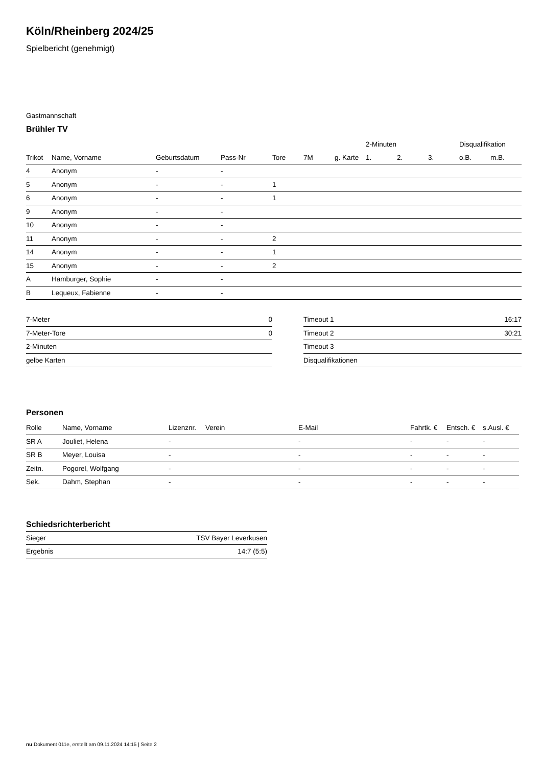Köln/Rheinberg 2024/25
Spielbericht (genehmigt)
Gastmannschaft
Brühler TV
| | | | | | | | 2-Minuten | | | Disqualifikation | |
| --- | --- | --- | --- | --- | --- | --- | --- | --- | --- | --- | --- |
| Trikot | Name, Vorname | Geburtsdatum | Pass-Nr | Tore | 7M | g. Karte | 1. | 2. | 3. | o.B. | m.B. |
| 4 | Anonym | - | - | | | | | | | | |
| 5 | Anonym | - | - | 1 | | | | | | | |
| 6 | Anonym | - | - | 1 | | | | | | | |
| 9 | Anonym | - | - | | | | | | | | |
| 10 | Anonym | - | - | | | | | | | | |
| 11 | Anonym | - | - | 2 | | | | | | | |
| 14 | Anonym | - | - | 1 | | | | | | | |
| 15 | Anonym | - | - | 2 | | | | | | | |
| A | Hamburger, Sophie | - | - | | | | | | | | |
| B | Lequeux, Fabienne | - | - | | | | | | | | |
| 7-Meter | 0 |
| 7-Meter-Tore | 0 |
| 2-Minuten | |
| gelbe Karten | |
| Timeout 1 | 16:17 |
| Timeout 2 | 30:21 |
| Timeout 3 | |
| Disqualifikationen | |
Personen
| Rolle | Name, Vorname | Lizenznr. | Verein | E-Mail | Fahrtk. € | Entsch. € | s.Ausl. € |
| --- | --- | --- | --- | --- | --- | --- | --- |
| SR A | Jouliet, Helena | - | | - | - | - | - |
| SR B | Meyer, Louisa | - | | - | - | - | - |
| Zeitn. | Pogorel, Wolfgang | - | | - | - | - | - |
| Sek. | Dahm, Stephan | - | | - | - | - | - |
Schiedsrichterbericht
| Sieger | TSV Bayer Leverkusen |
| Ergebnis | 14:7 (5:5) |
nu.Dokument 011e, erstellt am 09.11.2024 14:15 | Seite 2